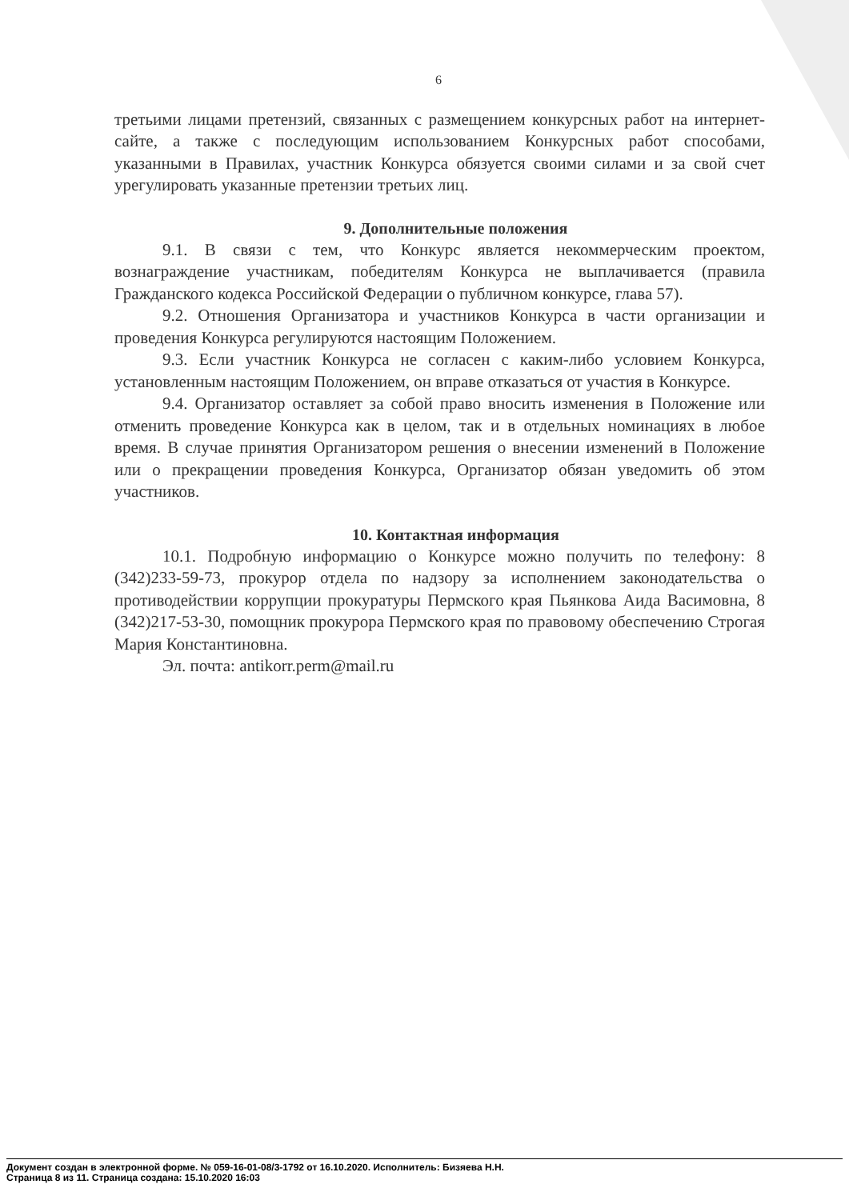6
третьими лицами претензий, связанных с размещением конкурсных работ на интернет-сайте, а также с последующим использованием Конкурсных работ способами, указанными в Правилах, участник Конкурса обязуется своими силами и за свой счет урегулировать указанные претензии третьих лиц.
9. Дополнительные положения
9.1. В связи с тем, что Конкурс является некоммерческим проектом, вознаграждение участникам, победителям Конкурса не выплачивается (правила Гражданского кодекса Российской Федерации о публичном конкурсе, глава 57).
9.2. Отношения Организатора и участников Конкурса в части организации и проведения Конкурса регулируются настоящим Положением.
9.3. Если участник Конкурса не согласен с каким-либо условием Конкурса, установленным настоящим Положением, он вправе отказаться от участия в Конкурсе.
9.4. Организатор оставляет за собой право вносить изменения в Положение или отменить проведение Конкурса как в целом, так и в отдельных номинациях в любое время. В случае принятия Организатором решения о внесении изменений в Положение или о прекращении проведения Конкурса, Организатор обязан уведомить об этом участников.
10. Контактная информация
10.1. Подробную информацию о Конкурсе можно получить по телефону: 8 (342)233-59-73, прокурор отдела по надзору за исполнением законодательства о противодействии коррупции прокуратуры Пермского края Пьянкова Аида Васимовна, 8 (342)217-53-30, помощник прокурора Пермского края по правовому обеспечению Строгая Мария Константиновна.
Эл. почта: antikorr.perm@mail.ru
Документ создан в электронной форме. № 059-16-01-08/3-1792 от 16.10.2020. Исполнитель: Бизяева Н.Н.
Страница 8 из 11. Страница создана: 15.10.2020 16:03